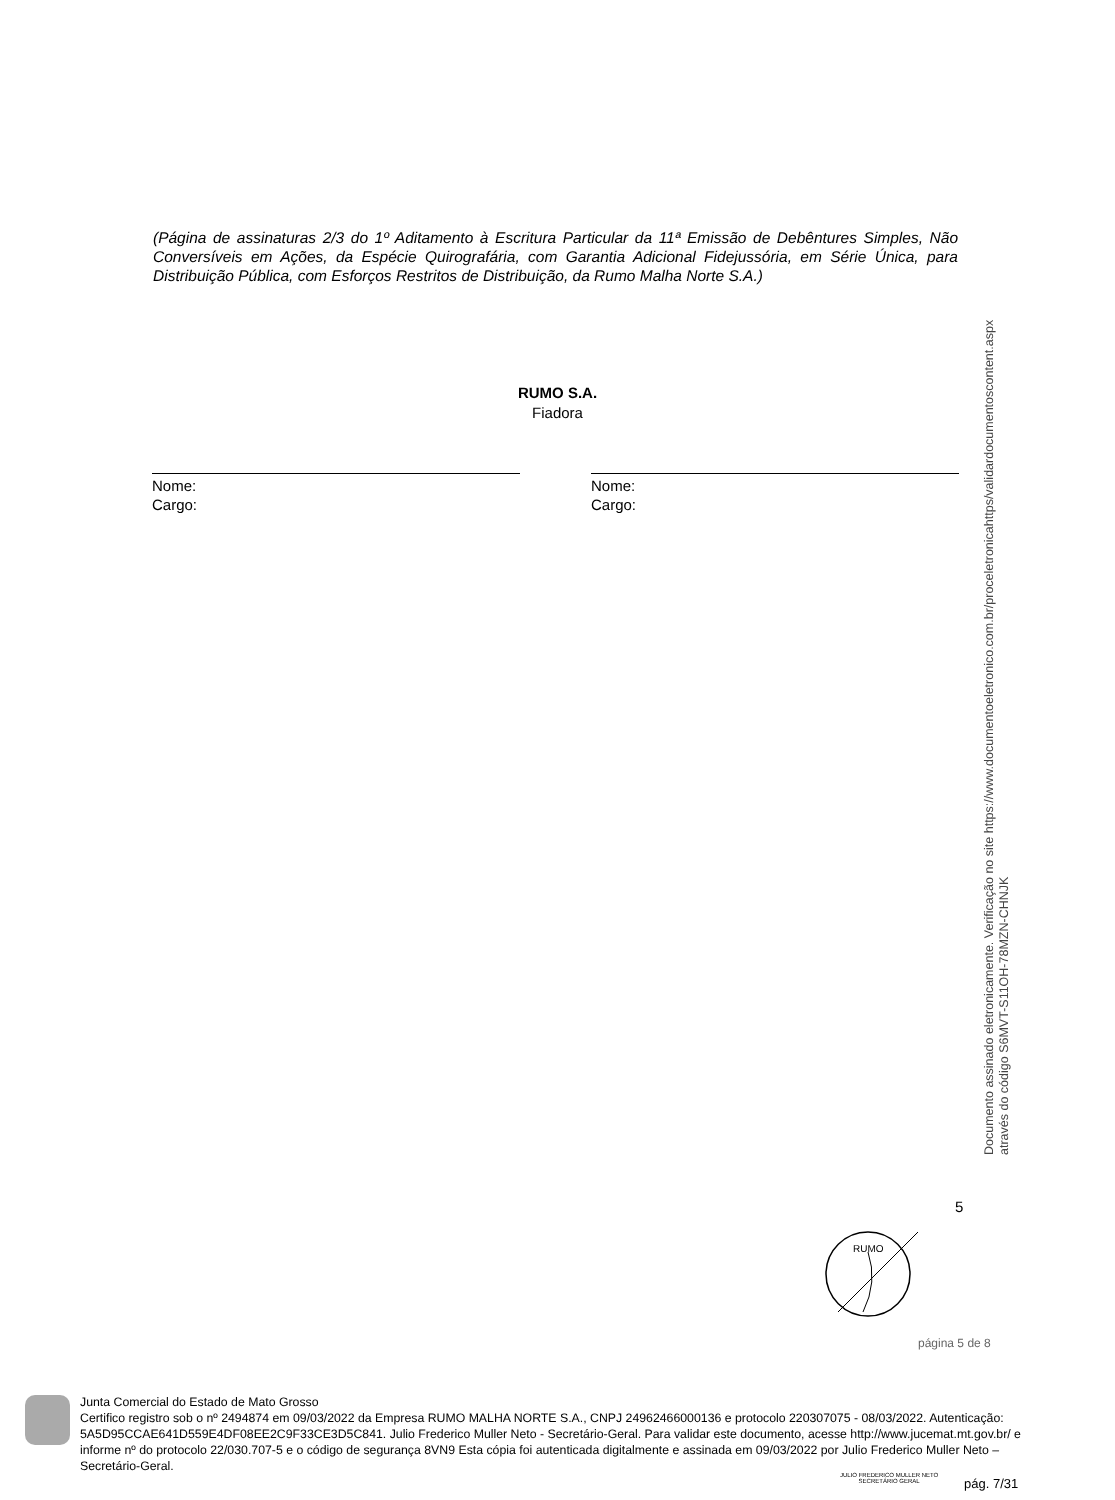(Página de assinaturas 2/3 do 1º Aditamento à Escritura Particular da 11ª Emissão de Debêntures Simples, Não Conversíveis em Ações, da Espécie Quirografária, com Garantia Adicional Fidejussória, em Série Única, para Distribuição Pública, com Esforços Restritos de Distribuição, da Rumo Malha Norte S.A.)
RUMO S.A.
Fiadora
Nome:
Cargo:
Nome:
Cargo:
Documento assinado eletronicamente. Verificação no site https://www.documentoeletronico.com.br/proceletronicahttps/validardocumentoscontent.aspx
através do código S6MVT-S11OH-78MZN-CHNJK
5
RUMO
página 5 de 8
Junta Comercial do Estado de Mato Grosso
Certifico registro sob o nº 2494874 em 09/03/2022 da Empresa RUMO MALHA NORTE S.A., CNPJ 24962466000136 e protocolo 220307075 - 08/03/2022. Autenticação: 5A5D95CCAE641D559E4DF08EE2C9F33CE3D5C841. Julio Frederico Muller Neto - Secretário-Geral. Para validar este documento, acesse http://www.jucemat.mt.gov.br/ e informe nº do protocolo 22/030.707-5 e o código de segurança 8VN9 Esta cópia foi autenticada digitalmente e assinada em 09/03/2022 por Julio Frederico Muller Neto – Secretário-Geral.
JULIO FREDERICO MULLER NETO
SECRETÁRIO GERAL
pág. 7/31